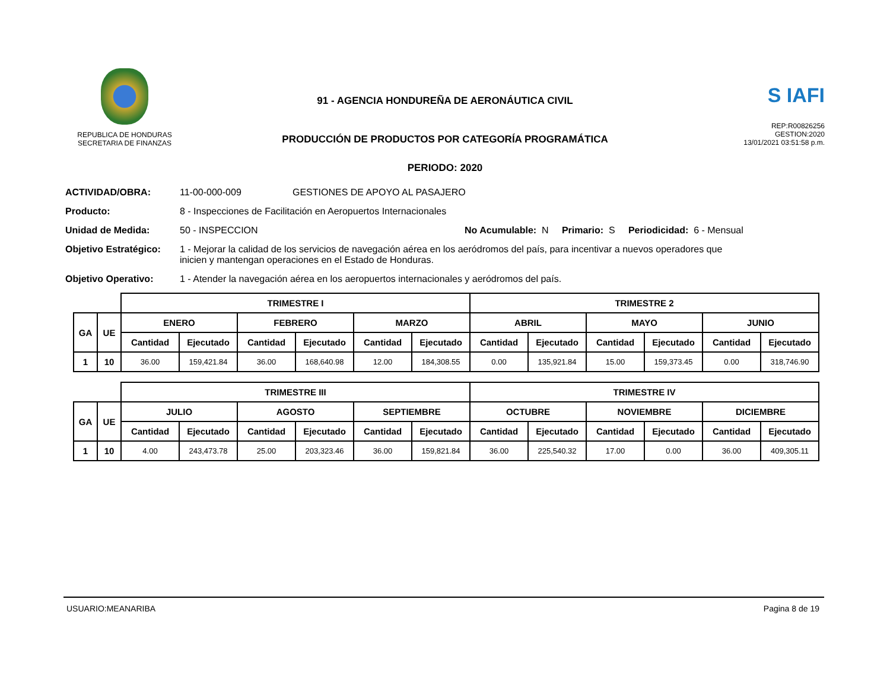REPUBLICA DE HONDURAS
SECRETARIA DE FINANZAS
91 - AGENCIA HONDUREÑA DE AERONÁUTICA CIVIL
PRODUCCIÓN DE PRODUCTOS POR CATEGORÍA PROGRAMÁTICA
PERIODO: 2020
S IAFI
REP:R00826256
GESTION:2020
13/01/2021 03:51:58 p.m.
ACTIVIDAD/OBRA: 11-00-000-009 GESTIONES DE APOYO AL PASAJERO
Producto: 8 - Inspecciones de Facilitación en Aeropuertos Internacionales
Unidad de Medida: 50 - INSPECCION No Acumulable: N Primario: S Periodicidad: 6 - Mensual
Objetivo Estratégico: 1 - Mejorar la calidad de los servicios de navegación aérea en los aeródromos del país, para incentivar a nuevos operadores que inicien y mantengan operaciones en el Estado de Honduras.
Objetivo Operativo: 1 - Atender la navegación aérea en los aeropuertos internacionales y aeródromos del país.
| | | TRIMESTRE I | | | | | | TRIMESTRE 2 | | | | | |
| GA | UE | ENERO | | FEBRERO | | MARZO | | ABRIL | | MAYO | | JUNIO | |
| | | Cantidad | Ejecutado | Cantidad | Ejecutado | Cantidad | Ejecutado | Cantidad | Ejecutado | Cantidad | Ejecutado | Cantidad | Ejecutado |
| 1 | 10 | 36.00 | 159,421.84 | 36.00 | 168,640.98 | 12.00 | 184,308.55 | 0.00 | 135,921.84 | 15.00 | 159,373.45 | 0.00 | 318,746.90 |
| | | TRIMESTRE III | | | | | | TRIMESTRE IV | | | | | |
| GA | UE | JULIO | | AGOSTO | | SEPTIEMBRE | | OCTUBRE | | NOVIEMBRE | | DICIEMBRE | |
| | | Cantidad | Ejecutado | Cantidad | Ejecutado | Cantidad | Ejecutado | Cantidad | Ejecutado | Cantidad | Ejecutado | Cantidad | Ejecutado |
| 1 | 10 | 4.00 | 243,473.78 | 25.00 | 203,323.46 | 36.00 | 159,821.84 | 36.00 | 225,540.32 | 17.00 | 0.00 | 36.00 | 409,305.11 |
USUARIO:MEANARIBA Pagina 8 de 19